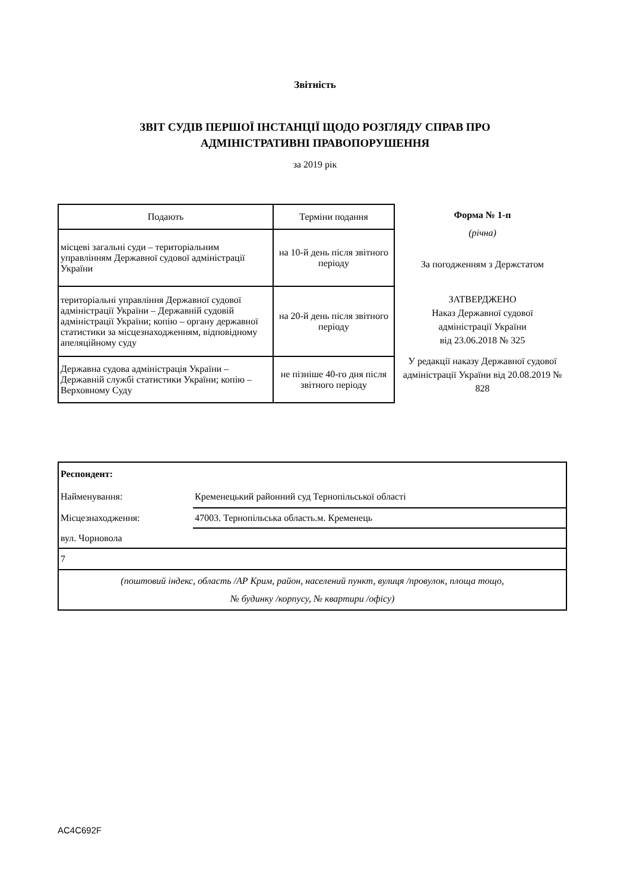Звітність
ЗВІТ СУДІВ ПЕРШОЇ ІНСТАНЦІЇ ЩОДО РОЗГЛЯДУ СПРАВ ПРО
АДМІНІСТРАТИВНІ ПРАВОПОРУШЕННЯ
за 2019 рік
| Подають | Терміни подання |
| --- | --- |
| місцеві загальні суди – територіальним управлінням Державної судової адміністрації України | на 10-й день після звітного періоду |
| територіальні управління Державної судової адміністрації України – Державній судовій адміністрації України; копію – органу державної статистики за місцезнаходженням, відповідному апеляційному суду | на 20-й день після звітного періоду |
| Державна судова адміністрація України – Державній службі статистики України; копію – Верховному Суду | не пізніше 40-го дня після звітного періоду |
Форма № 1-п
(річна)
За погодженням з Держстатом
ЗАТВЕРДЖЕНО
Наказ Державної судової
адміністрації України
від 23.06.2018 № 325
У редакції наказу Державної судової адміністрації України від 20.08.2019 № 828
| Респондент: | |
| Найменування: | Кременецький районний суд Тернопільської області |
| Місцезнаходження: | 47003. Тернопільська область.м. Кременець |
| вул. Чорновола | |
| 7 | |
| (поштовий індекс, область /АР Крим, район, населений пункт, вулиця /провулок, площа тощо, № будинку /корпусу, № квартири /офісу) | |
AC4C692F